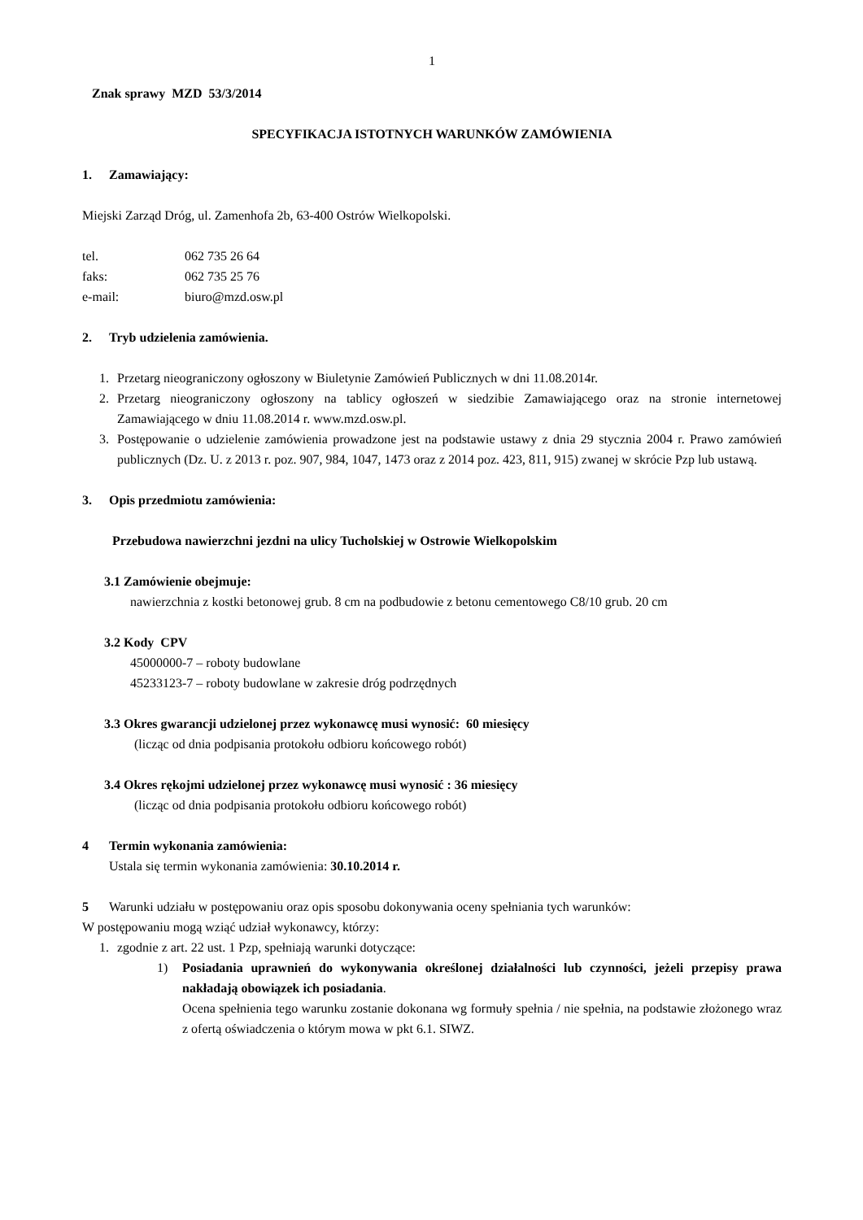1
Znak sprawy MZD 53/3/2014
SPECYFIKACJA ISTOTNYCH WARUNKÓW ZAMÓWIENIA
1. Zamawiający:
Miejski Zarząd Dróg, ul. Zamenhofa 2b, 63-400 Ostrów Wielkopolski.
tel. 062 735 26 64
faks: 062 735 25 76
e-mail: biuro@mzd.osw.pl
2. Tryb udzielenia zamówienia.
1. Przetarg nieograniczony ogłoszony w Biuletynie Zamówień Publicznych w dni 11.08.2014r.
2. Przetarg nieograniczony ogłoszony na tablicy ogłoszeń w siedzibie Zamawiającego oraz na stronie internetowej Zamawiającego w dniu 11.08.2014 r. www.mzd.osw.pl.
3. Postępowanie o udzielenie zamówienia prowadzone jest na podstawie ustawy z dnia 29 stycznia 2004 r. Prawo zamówień publicznych (Dz. U. z 2013 r. poz. 907, 984, 1047, 1473 oraz z 2014 poz. 423, 811, 915) zwanej w skrócie Pzp lub ustawą.
3. Opis przedmiotu zamówienia:
Przebudowa nawierzchni jezdni na ulicy Tucholskiej w Ostrowie Wielkopolskim
3.1 Zamówienie obejmuje:
nawierzchnia z kostki betonowej grub. 8 cm na podbudowie z betonu cementowego C8/10 grub. 20 cm
3.2 Kody CPV
45000000-7 – roboty budowlane
45233123-7 – roboty budowlane w zakresie dróg podrzędnych
3.3 Okres gwarancji udzielonej przez wykonawcę musi wynosić: 60 miesięcy
(licząc od dnia podpisania protokołu odbioru końcowego robót)
3.4 Okres rękojmi udzielonej przez wykonawcę musi wynosić : 36 miesięcy
(licząc od dnia podpisania protokołu odbioru końcowego robót)
4 Termin wykonania zamówienia:
Ustala się termin wykonania zamówienia: 30.10.2014 r.
5 Warunki udziału w postępowaniu oraz opis sposobu dokonywania oceny spełniania tych warunków:
W postępowaniu mogą wziąć udział wykonawcy, którzy:
1. zgodnie z art. 22 ust. 1 Pzp, spełniają warunki dotyczące:
1) Posiadania uprawnień do wykonywania określonej działalności lub czynności, jeżeli przepisy prawa nakładają obowiązek ich posiadania.
Ocena spełnienia tego warunku zostanie dokonana wg formuły spełnia / nie spełnia, na podstawie złożonego wraz z ofertą oświadczenia o którym mowa w pkt 6.1. SIWZ.